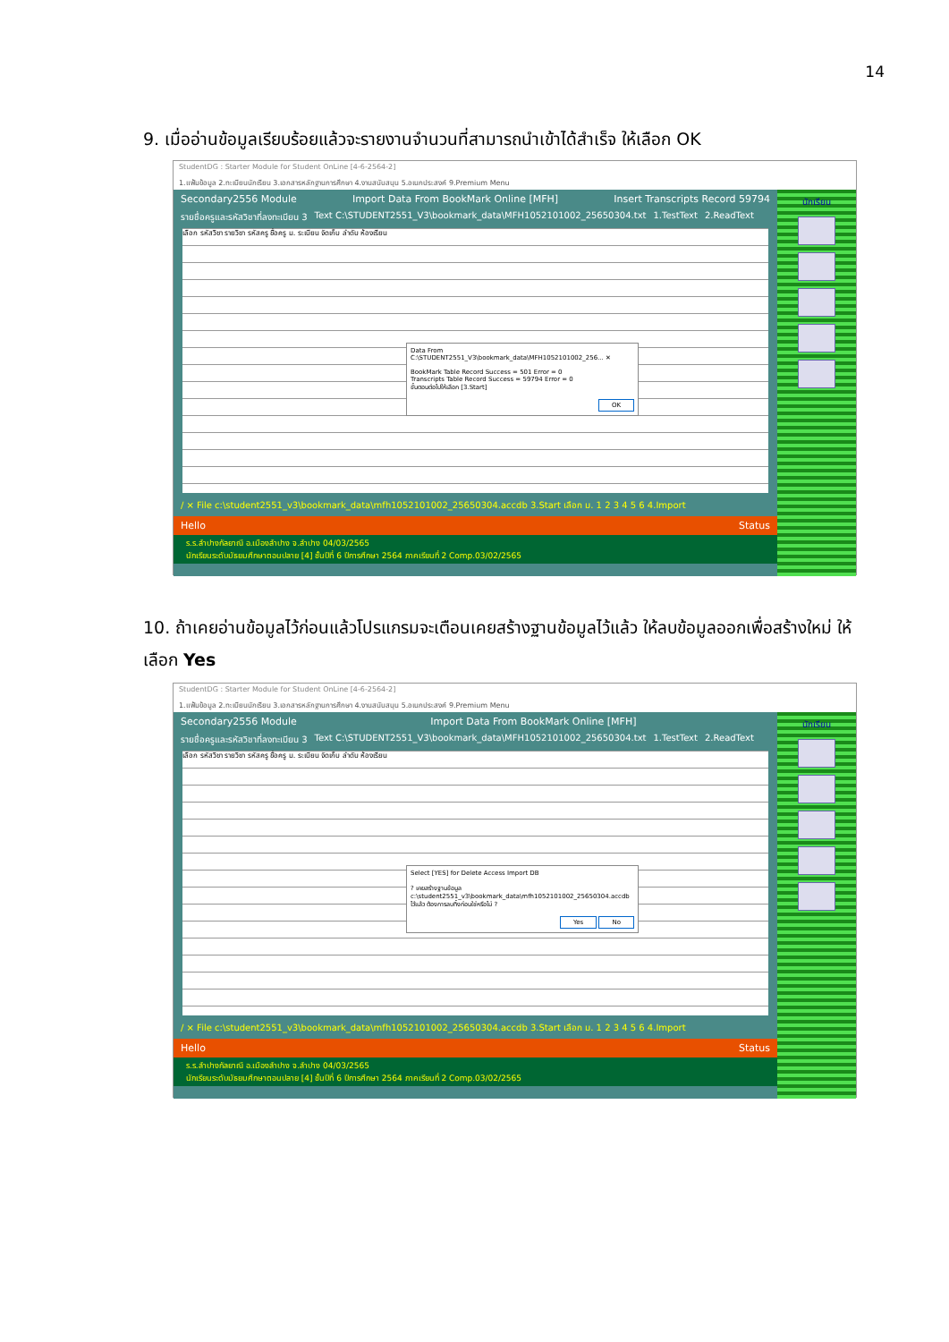14
9. เมื่ออ่านข้อมูลเรียบร้อยแล้วจะรายงานจำนวนที่สามารถนำเข้าได้สำเร็จ ให้เลือก OK
StudentDG : Starter Module for Student OnLine [4-6-2564-2]
1.แฟ้มข้อมูล 2.ทะเบียนนักเรียน 3.เอกสารหลักฐานการศึกษา 4.งานสนับสนุน 5.อเนกประสงค์ 9.Premium Menu
Secondary2556 Module Import Data From BookMark Online [MFH] Insert Transcripts Record 59794
รายชื่อครูและรหัสวิชาที่ลงทะเบียน 3 Text C:\STUDENT2551_V3\bookmark_data\MFH1052101002_25650304.txt 1.TestText 2.ReadText
เลือก รหัสวิชา รายวิชา รหัสครู ชื่อครู ม. ระเบียน จัดเก็บ ลำดับ ห้องเรียน
Data From C:\STUDENT2551_V3\bookmark_data\MFH1052101002_256... ✕
BookMark Table Record Success = 501 Error = 0
Transcripts Table Record Success = 59794 Error = 0
ขั้นตอนต่อไปให้เลือก [3.Start]
OK
/ × File c:\student2551_v3\bookmark_data\mfh1052101002_25650304.accdb 3.Start เลือก ม. 1 2 3 4 5 6 4.Import
Hello Status
ร.ร.ลำปางกัลยาณี อ.เมืองลำปาง จ.ลำปาง 04/03/2565
นักเรียนระดับมัธยมศึกษาตอนปลาย [4] ชั้นปีที่ 6 ปีการศึกษา 2564 ภาคเรียนที่ 2 Comp.03/02/2565
นักเรียน
10. ถ้าเคยอ่านข้อมูลไว้ก่อนแล้วโปรแกรมจะเตือนเคยสร้างฐานข้อมูลไว้แล้ว ให้ลบข้อมูลออกเพื่อสร้างใหม่ ให้เลือก Yes
StudentDG : Starter Module for Student OnLine [4-6-2564-2]
1.แฟ้มข้อมูล 2.ทะเบียนนักเรียน 3.เอกสารหลักฐานการศึกษา 4.งานสนับสนุน 5.อเนกประสงค์ 9.Premium Menu
Secondary2556 Module Import Data From BookMark Online [MFH]
รายชื่อครูและรหัสวิชาที่ลงทะเบียน 3 Text C:\STUDENT2551_V3\bookmark_data\MFH1052101002_25650304.txt 1.TestText 2.ReadText
เลือก รหัสวิชา รายวิชา รหัสครู ชื่อครู ม. ระเบียน จัดเก็บ ลำดับ ห้องเรียน
Select [YES] for Delete Access Import DB
? เคยสร้างฐานข้อมูล c:\student2551_v3\bookmark_data\mfh1052101002_25650304.accdb ไว้แล้ว ต้องการลบทิ้งก่อนใช่หรือไม่ ?
Yes No
/ × File c:\student2551_v3\bookmark_data\mfh1052101002_25650304.accdb 3.Start เลือก ม. 1 2 3 4 5 6 4.Import
Hello Status
ร.ร.ลำปางกัลยาณี อ.เมืองลำปาง จ.ลำปาง 04/03/2565
นักเรียนระดับมัธยมศึกษาตอนปลาย [4] ชั้นปีที่ 6 ปีการศึกษา 2564 ภาคเรียนที่ 2 Comp.03/02/2565
นักเรียน